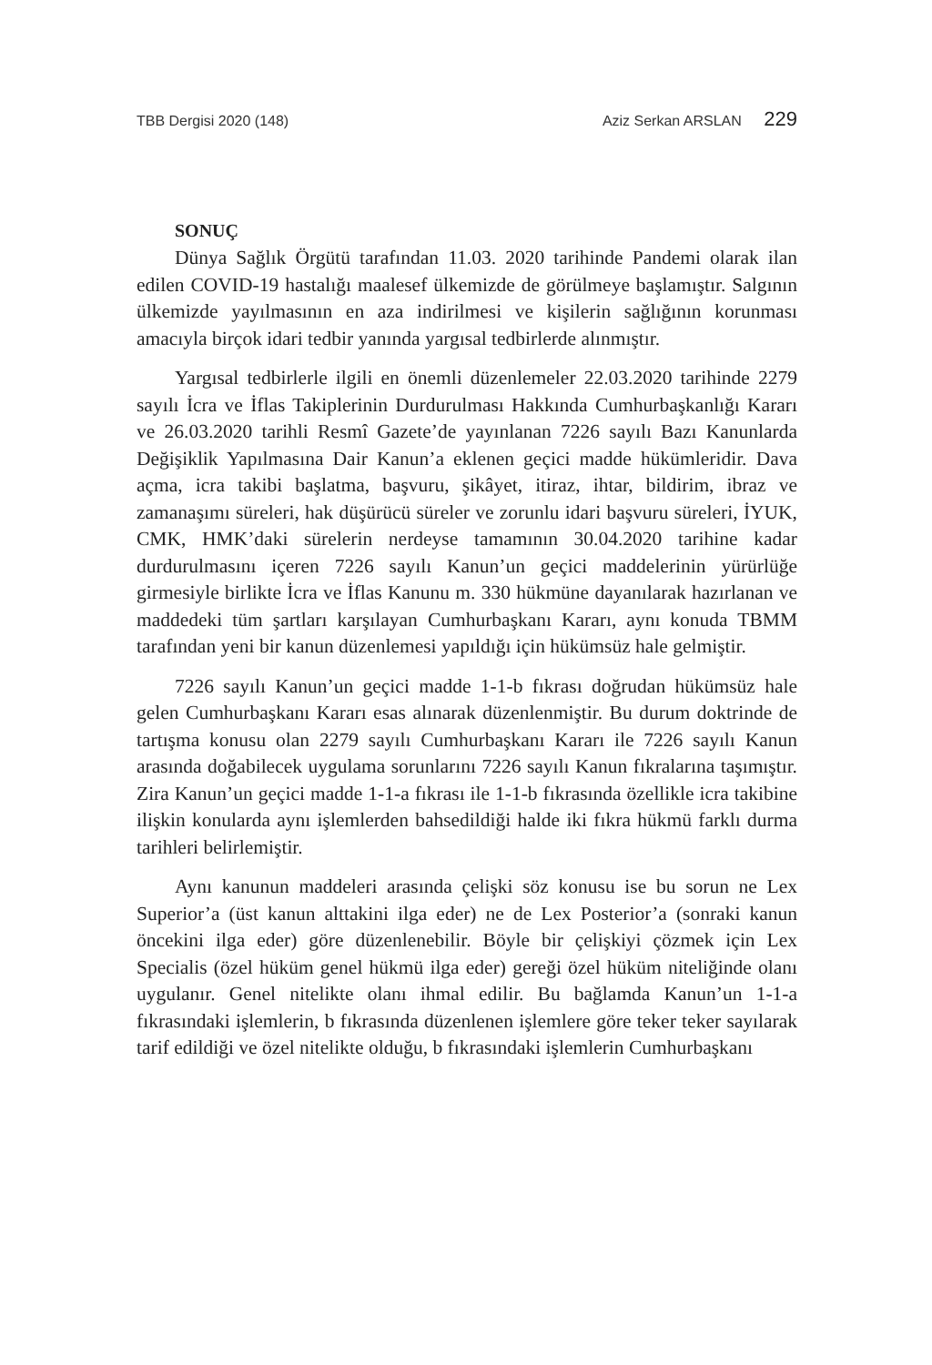TBB Dergisi 2020 (148) Aziz Serkan ARSLAN 229
SONUÇ
Dünya Sağlık Örgütü tarafından 11.03. 2020 tarihinde Pandemi olarak ilan edilen COVID-19 hastalığı maalesef ülkemizde de görülmeye başlamıştır. Salgının ülkemizde yayılmasının en aza indirilmesi ve kişilerin sağlığının korunması amacıyla birçok idari tedbir yanında yargısal tedbirlerde alınmıştır.
Yargısal tedbirlerle ilgili en önemli düzenlemeler 22.03.2020 tarihinde 2279 sayılı İcra ve İflas Takiplerinin Durdurulması Hakkında Cumhurbaşkanlığı Kararı ve 26.03.2020 tarihli Resmî Gazete’de yayınlanan 7226 sayılı Bazı Kanunlarda Değişiklik Yapılmasına Dair Kanun’a eklenen geçici madde hükümleridir. Dava açma, icra takibi başlatma, başvuru, şikâyet, itiraz, ihtar, bildirim, ibraz ve zamanaşımı süreleri, hak düşürücü süreler ve zorunlu idari başvuru süreleri, İYUK, CMK, HMK’daki sürelerin nerdeyse tamamının 30.04.2020 tarihine kadar durdurulmasını içeren 7226 sayılı Kanun’un geçici maddelerinin yürürlüğe girmesiyle birlikte İcra ve İflas Kanunu m. 330 hükmüne dayanılarak hazırlanan ve maddedeki tüm şartları karşılayan Cumhurbaşkanı Kararı, aynı konuda TBMM tarafından yeni bir kanun düzenlemesi yapıldığı için hükümsüz hale gelmiştir.
7226 sayılı Kanun’un geçici madde 1-1-b fıkrası doğrudan hükümsüz hale gelen Cumhurbaşkanı Kararı esas alınarak düzenlenmiştir. Bu durum doktrinde de tartışma konusu olan 2279 sayılı Cumhurbaşkanı Kararı ile 7226 sayılı Kanun arasında doğabilecek uygulama sorunlarını 7226 sayılı Kanun fıkralarına taşımıştır. Zira Kanun’un geçici madde 1-1-a fıkrası ile 1-1-b fıkrasında özellikle icra takibine ilişkin konularda aynı işlemlerden bahsedildiği halde iki fıkra hükmü farklı durma tarihleri belirlemiştir.
Aynı kanunun maddeleri arasında çelişki söz konusu ise bu sorun ne Lex Superior’a (üst kanun alttakini ilga eder) ne de Lex Posterior’a (sonraki kanun öncekini ilga eder) göre düzenlenebilir. Böyle bir çelişkiyi çözmek için Lex Specialis (özel hüküm genel hükmü ilga eder) gereği özel hüküm niteliğinde olanı uygulanır. Genel nitelikte olanı ihmal edilir. Bu bağlamda Kanun’un 1-1-a fıkrasındaki işlemlerin, b fıkrasında düzenlenen işlemlere göre teker teker sayılarak tarif edildiği ve özel nitelikte olduğu, b fıkrasındaki işlemlerin Cumhurbaşkanı